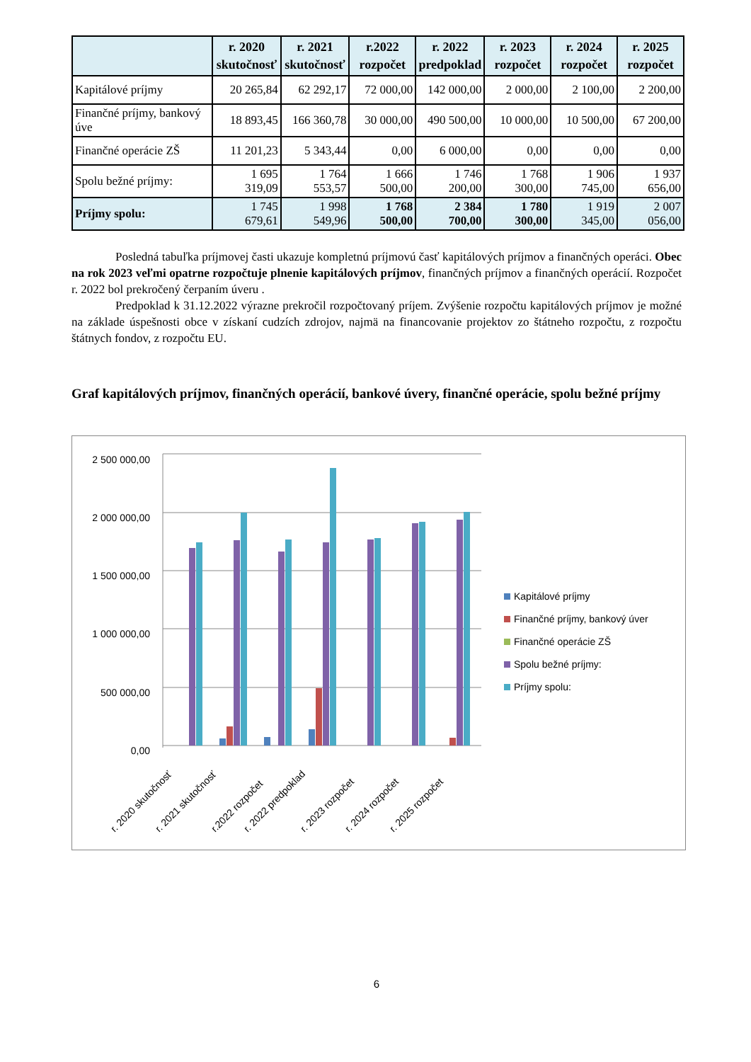| | r. 2020 skutočnosť | r. 2021 skutočnosť | r.2022 rozpočet | r. 2022 predpoklad | r. 2023 rozpočet | r. 2024 rozpočet | r. 2025 rozpočet |
| --- | --- | --- | --- | --- | --- | --- | --- |
| Kapitálové príjmy | 20 265,84 | 62 292,17 | 72 000,00 | 142 000,00 | 2 000,00 | 2 100,00 | 2 200,00 |
| Finančné príjmy, bankový úve | 18 893,45 | 166 360,78 | 30 000,00 | 490 500,00 | 10 000,00 | 10 500,00 | 67 200,00 |
| Finančné operácie ZŠ | 11 201,23 | 5 343,44 | 0,00 | 6 000,00 | 0,00 | 0,00 | 0,00 |
| Spolu bežné príjmy: | 1 695 319,09 | 1 764 553,57 | 1 666 500,00 | 1 746 200,00 | 1 768 300,00 | 1 906 745,00 | 1 937 656,00 |
| Príjmy spolu: | 1 745 679,61 | 1 998 549,96 | 1 768 500,00 | 2 384 700,00 | 1 780 300,00 | 1 919 345,00 | 2 007 056,00 |
Posledná tabuľka príjmovej časti ukazuje kompletnú príjmovú časť kapitálových príjmov a finančných operáci. Obec na rok 2023 veľmi opatrne rozpočtuje plnenie kapitálových príjmov, finančných príjmov a finančných operácií. Rozpočet r. 2022 bol prekročený čerpaním úveru .
Predpoklad k 31.12.2022 výrazne prekročil rozpočtovaný príjem. Zvýšenie rozpočtu kapitálových príjmov je možné na základe úspešnosti obce v získaní cudzích zdrojov, najmä na financovanie projektov zo štátneho rozpočtu, z rozpočtu štátnych fondov, z rozpočtu EU.
Graf kapitálových príjmov, finančných operácií, bankové úvery, finančné operácie, spolu bežné príjmy
2 500 000,00
2 000 000,00
1 500 000,00
1 000 000,00
500 000,00
0,00
r. 2020 skutočnosť
r. 2021 skutočnosť
r.2022 rozpočet
r. 2022 predpoklad
r. 2023 rozpočet
r. 2024 rozpočet
r. 2025 rozpočet
Kapitálové príjmy
Finančné príjmy, bankový úver
Finančné operácie ZŠ
Spolu bežné príjmy:
Príjmy spolu:
6